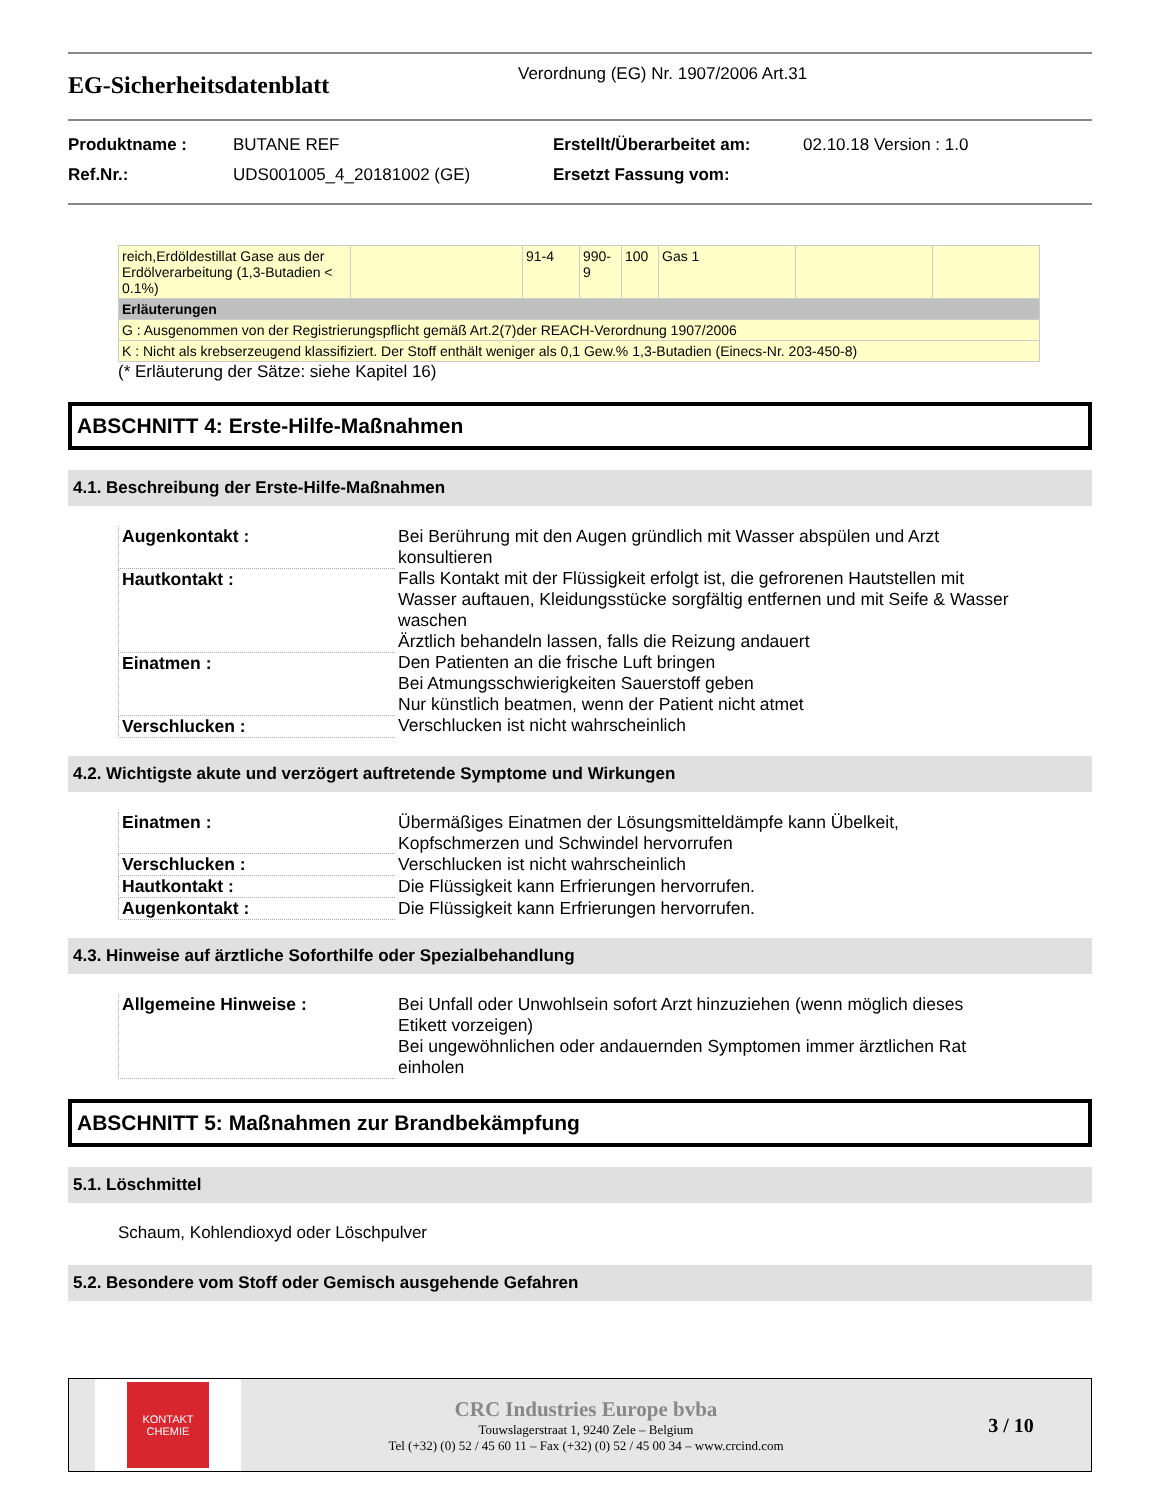EG-Sicherheitsdatenblatt
Verordnung (EG) Nr. 1907/2006 Art.31
Produktname :
BUTANE REF
Erstellt/Überarbeitet am:
02.10.18 Version : 1.0
Ref.Nr.:
UDS001005_4_20181002 (GE)
Ersetzt Fassung vom:
| reich,Erdöldestillat Gase aus der Erdölverarbeitung (1,3-Butadien < 0.1%) | | 91-4 | 990-9 | 100 | Gas 1 | | |
| Erläuterungen | | | | | | | |
| G : Ausgenommen von der Registrierungspflicht gemäß Art.2(7)der REACH-Verordnung 1907/2006 | | | | | | | |
| K : Nicht als krebserzeugend klassifiziert. Der Stoff enthält weniger als 0,1 Gew.% 1,3-Butadien (Einecs-Nr. 203-450-8) | | | | | | | |
(* Erläuterung der Sätze: siehe Kapitel 16)
ABSCHNITT 4: Erste-Hilfe-Maßnahmen
4.1. Beschreibung der Erste-Hilfe-Maßnahmen
| Augenkontakt : | Bei Berührung mit den Augen gründlich mit Wasser abspülen und Arzt konsultieren |
| Hautkontakt : | Falls Kontakt mit der Flüssigkeit erfolgt ist, die gefrorenen Hautstellen mit Wasser auftauen, Kleidungsstücke sorgfältig entfernen und mit Seife & Wasser waschen Ärztlich behandeln lassen, falls die Reizung andauert |
| Einatmen : | Den Patienten an die frische Luft bringen Bei Atmungsschwierigkeiten Sauerstoff geben Nur künstlich beatmen, wenn der Patient nicht atmet |
| Verschlucken : | Verschlucken ist nicht wahrscheinlich |
4.2. Wichtigste akute und verzögert auftretende Symptome und Wirkungen
| Einatmen : | Übermäßiges Einatmen der Lösungsmitteldämpfe kann Übelkeit, Kopfschmerzen und Schwindel hervorrufen |
| Verschlucken : | Verschlucken ist nicht wahrscheinlich |
| Hautkontakt : | Die Flüssigkeit kann Erfrierungen hervorrufen. |
| Augenkontakt : | Die Flüssigkeit kann Erfrierungen hervorrufen. |
4.3. Hinweise auf ärztliche Soforthilfe oder Spezialbehandlung
| Allgemeine Hinweise : | Bei Unfall oder Unwohlsein sofort Arzt hinzuziehen (wenn möglich dieses Etikett vorzeigen) Bei ungewöhnlichen oder andauernden Symptomen immer ärztlichen Rat einholen |
ABSCHNITT 5: Maßnahmen zur Brandbekämpfung
5.1. Löschmittel
Schaum, Kohlendioxyd oder Löschpulver
5.2. Besondere vom Stoff oder Gemisch ausgehende Gefahren
KONTAKT
CHEMIE
CRC Industries Europe bvba
Touwslagerstraat 1, 9240 Zele – Belgium
Tel (+32) (0) 52 / 45 60 11 – Fax (+32) (0) 52 / 45 00 34 – www.crcind.com
3 / 10